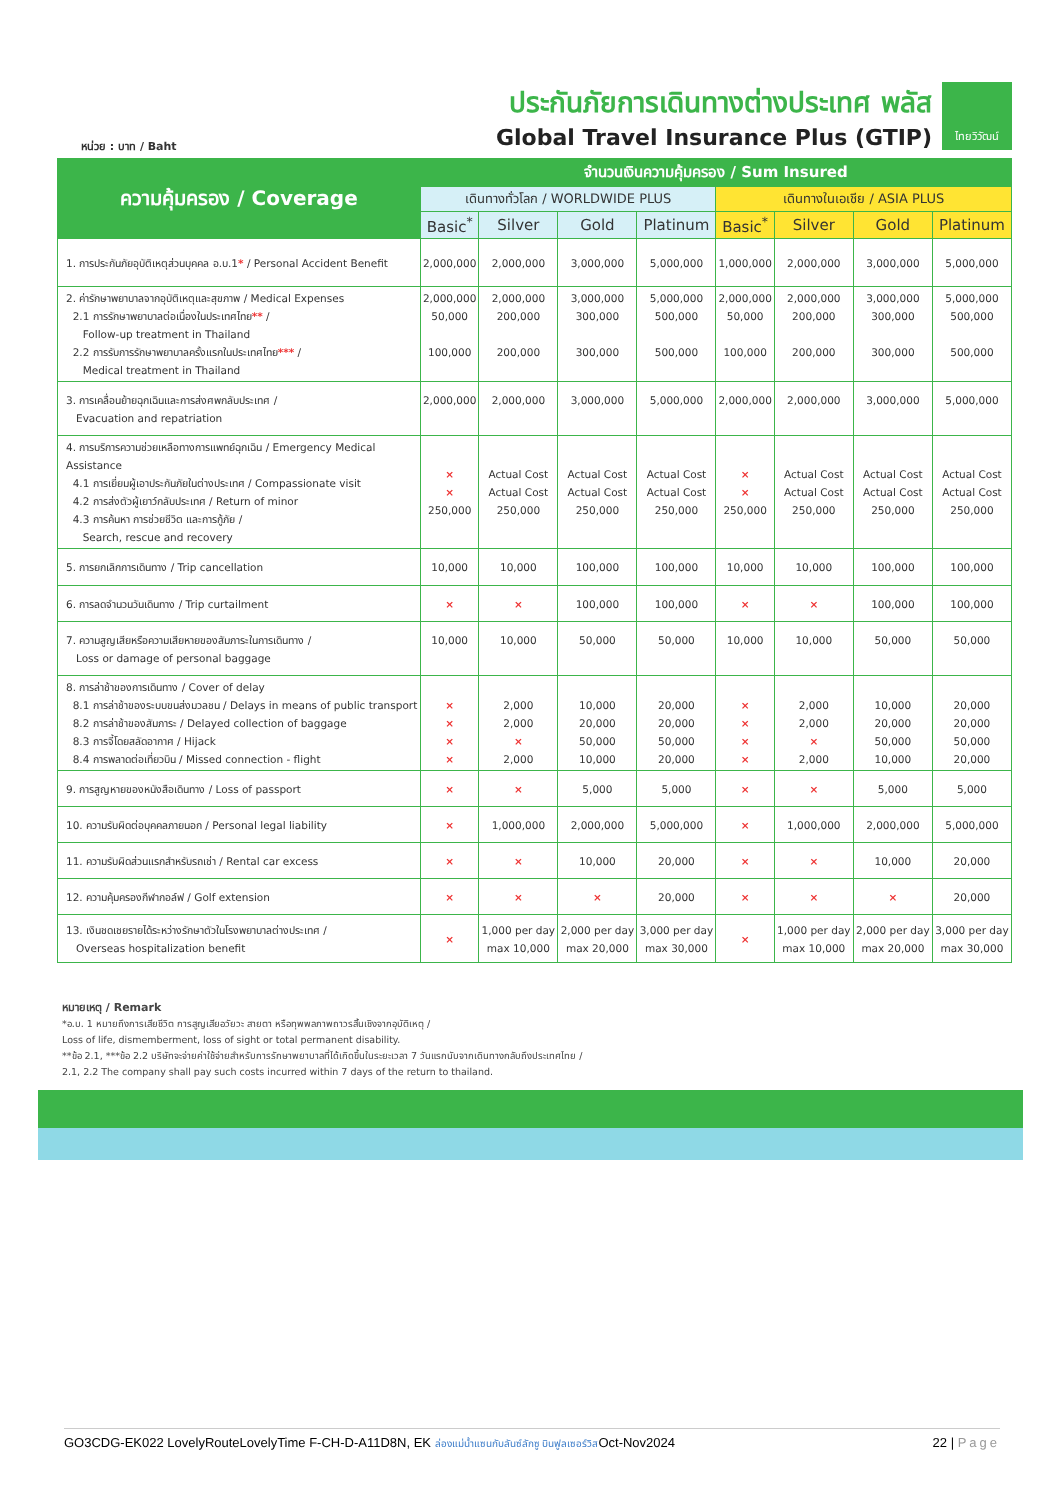หน่วย : บาท / Baht
ประกันภัยการเดินทางต่างประเทศ พลัส
Global Travel Insurance Plus (GTIP)
ไทยวิวัฒน์
| ความคุ้มครอง / Coverage | จำนวนเงินความคุ้มครอง / Sum Insured | | | | | | | |
| --- | --- | --- | --- | --- | --- | --- | --- | --- |
| | เดินทางทั่วโลก / WORLDWIDE PLUS | | | | เดินทางในเอเชีย / ASIA PLUS | | | |
| | Basic<sup>*</sup> | Silver | Gold | Platinum | Basic<sup>*</sup> | Silver | Gold | Platinum |
| 1. การประกันภัยอุบัติเหตุส่วนบุคคล อ.บ.1 * / Personal Accident Benefit | 2,000,000 | 2,000,000 | 3,000,000 | 5,000,000 | 1,000,000 | 2,000,000 | 3,000,000 | 5,000,000 |
| 2. ค่ารักษาพยาบาลจากอุบัติเหตุและสุขภาพ / Medical Expenses 2.1 การรักษาพยาบาลต่อเนื่องในประเทศไทย ** / Follow-up treatment in Thailand 2.2 การรับการรักษาพยาบาลครั้งแรกในประเทศไทย *** / Medical treatment in Thailand | 2,000,000 50,000 100,000 | 2,000,000 200,000 200,000 | 3,000,000 300,000 300,000 | 5,000,000 500,000 500,000 | 2,000,000 50,000 100,000 | 2,000,000 200,000 200,000 | 3,000,000 300,000 300,000 | 5,000,000 500,000 500,000 |
| 3. การเคลื่อนย้ายฉุกเฉินและการส่งศพกลับประเทศ / Evacuation and repatriation | 2,000,000 | 2,000,000 | 3,000,000 | 5,000,000 | 2,000,000 | 2,000,000 | 3,000,000 | 5,000,000 |
| 4. การบริการความช่วยเหลือทางการแพทย์ฉุกเฉิน / Emergency Medical Assistance 4.1 การเยี่ยมผู้เอาประกันภัยในต่างประเทศ / Compassionate visit 4.2 การส่งตัวผู้เยาว์กลับประเทศ / Return of minor 4.3 การค้นหา การช่วยชีวิต และการกู้ภัย / Search, rescue and recovery | × × 250,000 | Actual Cost Actual Cost 250,000 | Actual Cost Actual Cost 250,000 | Actual Cost Actual Cost 250,000 | × × 250,000 | Actual Cost Actual Cost 250,000 | Actual Cost Actual Cost 250,000 | Actual Cost Actual Cost 250,000 |
| 5. การยกเลิกการเดินทาง / Trip cancellation | 10,000 | 10,000 | 100,000 | 100,000 | 10,000 | 10,000 | 100,000 | 100,000 |
| 6. การลดจำนวนวันเดินทาง / Trip curtailment | × | × | 100,000 | 100,000 | × | × | 100,000 | 100,000 |
| 7. ความสูญเสียหรือความเสียหายของสัมภาระในการเดินทาง / Loss or damage of personal baggage | 10,000 | 10,000 | 50,000 | 50,000 | 10,000 | 10,000 | 50,000 | 50,000 |
| 8. การล่าช้าของการเดินทาง / Cover of delay 8.1 การล่าช้าของระบบขนส่งมวลชน / Delays in means of public transport 8.2 การล่าช้าของสัมภาระ / Delayed collection of baggage 8.3 การจี้โดยสลัดอากาศ / Hijack 8.4 การพลาดต่อเที่ยวบิน / Missed connection - flight | × × × × | 2,000 2,000 × 2,000 | 10,000 20,000 50,000 10,000 | 20,000 20,000 50,000 20,000 | × × × × | 2,000 2,000 × 2,000 | 10,000 20,000 50,000 10,000 | 20,000 20,000 50,000 20,000 |
| 9. การสูญหายของหนังสือเดินทาง / Loss of passport | × | × | 5,000 | 5,000 | × | × | 5,000 | 5,000 |
| 10. ความรับผิดต่อบุคคลภายนอก / Personal legal liability | × | 1,000,000 | 2,000,000 | 5,000,000 | × | 1,000,000 | 2,000,000 | 5,000,000 |
| 11. ความรับผิดส่วนแรกสำหรับรถเช่า / Rental car excess | × | × | 10,000 | 20,000 | × | × | 10,000 | 20,000 |
| 12. ความคุ้มครองกีฬากอล์ฟ / Golf extension | × | × | × | 20,000 | × | × | × | 20,000 |
| 13. เงินชดเชยรายได้ระหว่างรักษาตัวในโรงพยาบาลต่างประเทศ / Overseas hospitalization benefit | × | 1,000 per day max 10,000 | 2,000 per day max 20,000 | 3,000 per day max 30,000 | × | 1,000 per day max 10,000 | 2,000 per day max 20,000 | 3,000 per day max 30,000 |
หมายเหตุ / Remark
*อ.บ. 1 หมายถึงการเสียชีวิต การสูญเสียอวัยวะ สายตา หรือทุพพลภาพถาวรสิ้นเชิงจากอุบัติเหตุ /
Loss of life, dismemberment, loss of sight or total permanent disability.
**ข้อ 2.1, ***ข้อ 2.2 บริษัทจะจ่ายค่าใช้จ่ายสำหรับการรักษาพยาบาลที่ได้เกิดขึ้นในระยะเวลา 7 วันแรกนับจากเดินทางกลับถึงประเทศไทย /
2.1, 2.2 The company shall pay such costs incurred within 7 days of the return to thailand.
GO3CDG-EK022 LovelyRouteLovelyTime F-CH-D-A11D8N, EK ล่องแม่น้ำแซนกับลันซ์ลักซู บินฟูลเซอร์วิสOct-Nov2024 22 | Page